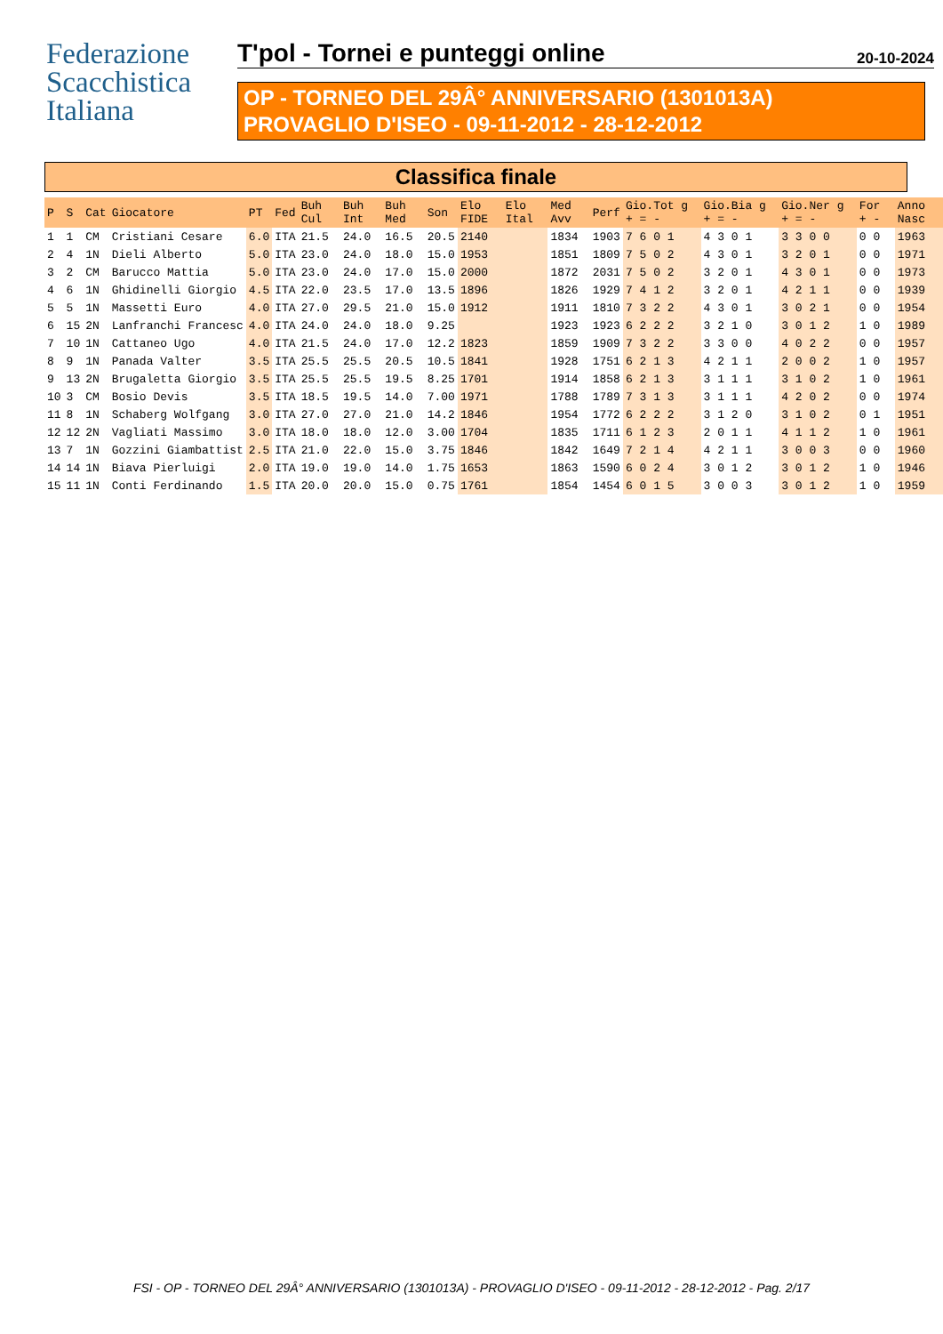Federazione
Scacchistica
Italiana
T'pol - Tornei e punteggi online 20-10-2024
OP - TORNEO DEL 29Â° ANNIVERSARIO (1301013A)
PROVAGLIO D'ISEO - 09-11-2012 - 28-12-2012
Classifica finale
| P | S | Cat | Giocatore | PT | Fed | Buh Cul | Buh Int | Buh Med | Son | Elo FIDE | Elo Ital | Med Avv | Perf | Gio.Tot g + = - | Gio.Bia g + = - | Gio.Ner g + = - | For + - | Anno Nasc |
| --- | --- | --- | --- | --- | --- | --- | --- | --- | --- | --- | --- | --- | --- | --- | --- | --- | --- | --- |
| 1 | 1 | CM | Cristiani Cesare | 6.0 | ITA | 21.5 | 24.0 | 16.5 | 20.5 | 2140 | | 1834 | 1903 | 7 6 0 1 | 4 3 0 1 | 3 3 0 0 | 0 0 | 1963 |
| 2 | 4 | 1N | Dieli Alberto | 5.0 | ITA | 23.0 | 24.0 | 18.0 | 15.0 | 1953 | | 1851 | 1809 | 7 5 0 2 | 4 3 0 1 | 3 2 0 1 | 0 0 | 1971 |
| 3 | 2 | CM | Barucco Mattia | 5.0 | ITA | 23.0 | 24.0 | 17.0 | 15.0 | 2000 | | 1872 | 2031 | 7 5 0 2 | 3 2 0 1 | 4 3 0 1 | 0 0 | 1973 |
| 4 | 6 | 1N | Ghidinelli Giorgio | 4.5 | ITA | 22.0 | 23.5 | 17.0 | 13.5 | 1896 | | 1826 | 1929 | 7 4 1 2 | 3 2 0 1 | 4 2 1 1 | 0 0 | 1939 |
| 5 | 5 | 1N | Massetti Euro | 4.0 | ITA | 27.0 | 29.5 | 21.0 | 15.0 | 1912 | | 1911 | 1810 | 7 3 2 2 | 4 3 0 1 | 3 0 2 1 | 0 0 | 1954 |
| 6 | 15 | 2N | Lanfranchi Francesc | 4.0 | ITA | 24.0 | 24.0 | 18.0 | 9.25 | | | 1923 | 1923 | 6 2 2 2 | 3 2 1 0 | 3 0 1 2 | 1 0 | 1989 |
| 7 | 10 | 1N | Cattaneo Ugo | 4.0 | ITA | 21.5 | 24.0 | 17.0 | 12.2 | 1823 | | 1859 | 1909 | 7 3 2 2 | 3 3 0 0 | 4 0 2 2 | 0 0 | 1957 |
| 8 | 9 | 1N | Panada Valter | 3.5 | ITA | 25.5 | 25.5 | 20.5 | 10.5 | 1841 | | 1928 | 1751 | 6 2 1 3 | 4 2 1 1 | 2 0 0 2 | 1 0 | 1957 |
| 9 | 13 | 2N | Brugaletta Giorgio | 3.5 | ITA | 25.5 | 25.5 | 19.5 | 8.25 | 1701 | | 1914 | 1858 | 6 2 1 3 | 3 1 1 1 | 3 1 0 2 | 1 0 | 1961 |
| 10 | 3 | CM | Bosio Devis | 3.5 | ITA | 18.5 | 19.5 | 14.0 | 7.00 | 1971 | | 1788 | 1789 | 7 3 1 3 | 3 1 1 1 | 4 2 0 2 | 0 0 | 1974 |
| 11 | 8 | 1N | Schaberg Wolfgang | 3.0 | ITA | 27.0 | 27.0 | 21.0 | 14.2 | 1846 | | 1954 | 1772 | 6 2 2 2 | 3 1 2 0 | 3 1 0 2 | 0 1 | 1951 |
| 12 | 12 | 2N | Vagliati Massimo | 3.0 | ITA | 18.0 | 18.0 | 12.0 | 3.00 | 1704 | | 1835 | 1711 | 6 1 2 3 | 2 0 1 1 | 4 1 1 2 | 1 0 | 1961 |
| 13 | 7 | 1N | Gozzini Giambattist | 2.5 | ITA | 21.0 | 22.0 | 15.0 | 3.75 | 1846 | | 1842 | 1649 | 7 2 1 4 | 4 2 1 1 | 3 0 0 3 | 0 0 | 1960 |
| 14 | 14 | 1N | Biava Pierluigi | 2.0 | ITA | 19.0 | 19.0 | 14.0 | 1.75 | 1653 | | 1863 | 1590 | 6 0 2 4 | 3 0 1 2 | 3 0 1 2 | 1 0 | 1946 |
| 15 | 11 | 1N | Conti Ferdinando | 1.5 | ITA | 20.0 | 20.0 | 15.0 | 0.75 | 1761 | | 1854 | 1454 | 6 0 1 5 | 3 0 0 3 | 3 0 1 2 | 1 0 | 1959 |
FSI - OP - TORNEO DEL 29Â° ANNIVERSARIO (1301013A) - PROVAGLIO D'ISEO - 09-11-2012 - 28-12-2012 - Pag. 2/17